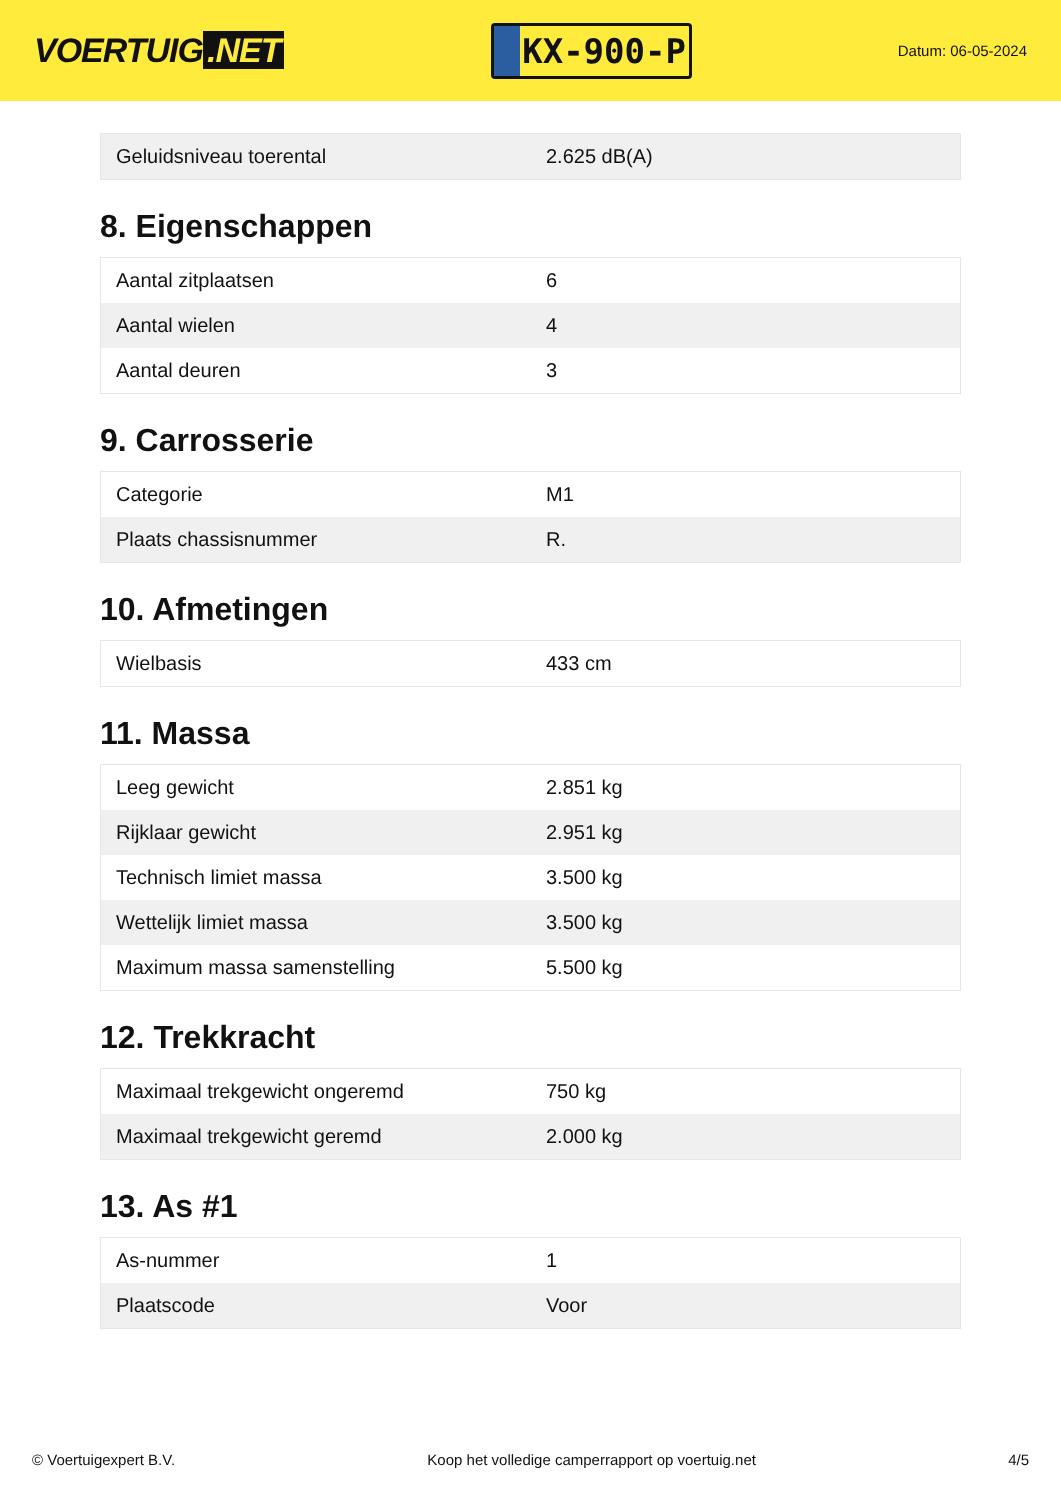VOERTUIG.NET
KX-900-P
Datum: 06-05-2024
| Geluidsniveau toerental | 2.625 dB(A) |
8. Eigenschappen
| Aantal zitplaatsen | 6 |
| Aantal wielen | 4 |
| Aantal deuren | 3 |
9. Carrosserie
| Categorie | M1 |
| Plaats chassisnummer | R. |
10. Afmetingen
| Wielbasis | 433 cm |
11. Massa
| Leeg gewicht | 2.851 kg |
| Rijklaar gewicht | 2.951 kg |
| Technisch limiet massa | 3.500 kg |
| Wettelijk limiet massa | 3.500 kg |
| Maximum massa samenstelling | 5.500 kg |
12. Trekkracht
| Maximaal trekgewicht ongeremd | 750 kg |
| Maximaal trekgewicht geremd | 2.000 kg |
13. As #1
| As-nummer | 1 |
| Plaatscode | Voor |
© Voertuigexpert B.V. Koop het volledige camperrapport op voertuig.net 4/5